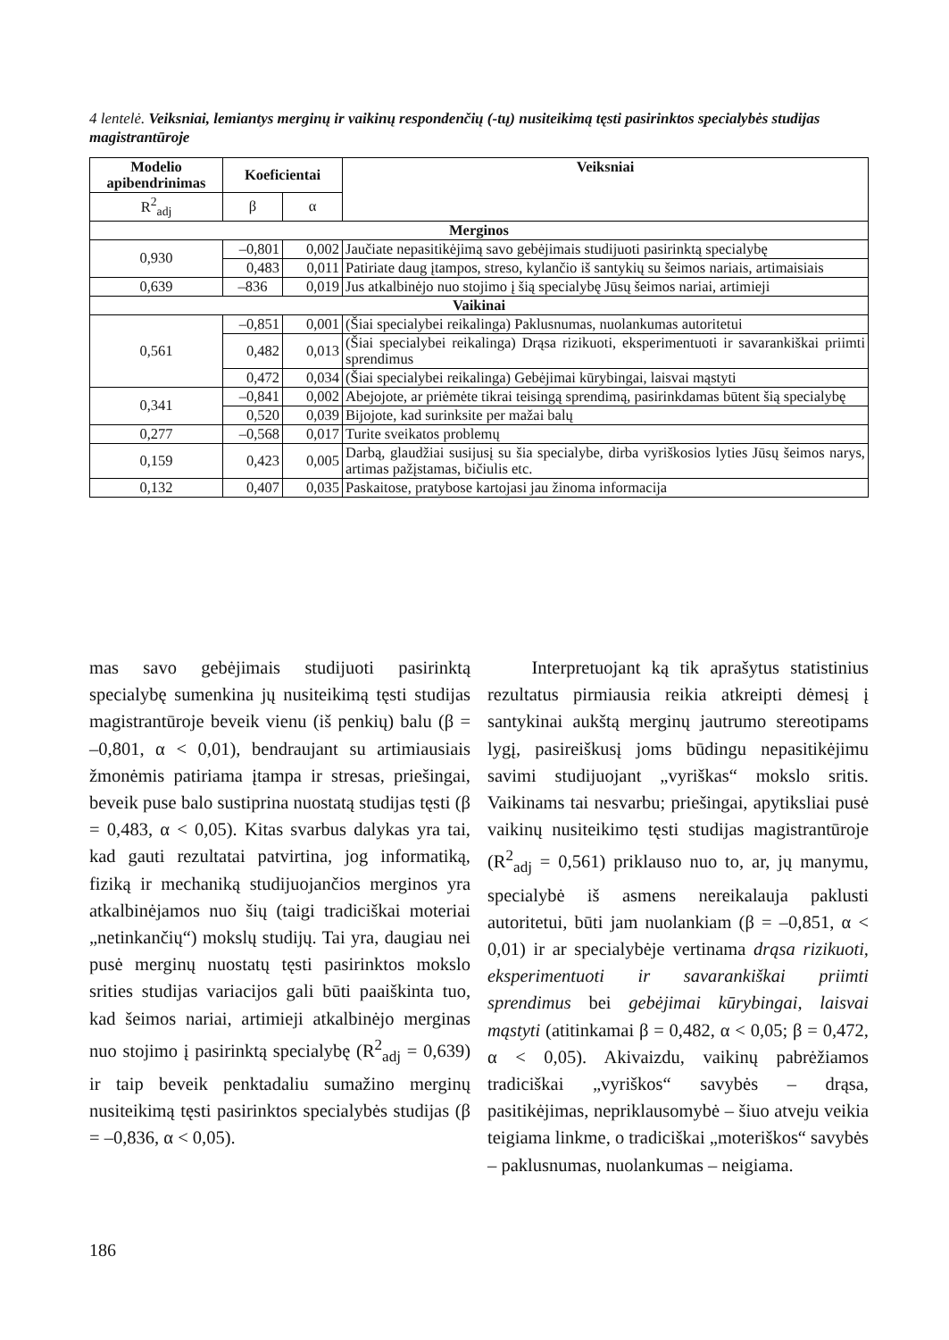4 lentelė. Veiksniai, lemiantys merginų ir vaikinų respondenčių (-tų) nusiteikimą tęsti pasirinktos specialybės studijas magistrantūroje
| Modelio apibendrinimas | Koeficientai | | Veiksniai |
| --- | --- | --- | --- |
| R<sup>2</sup><sub>adj</sub> | β | α | |
| Merginos | | | |
| 0,930 | –0,801 | 0,002 | Jaučiate nepasitikėjimą savo gebėjimais studijuoti pasirinktą specialybę |
| | 0,483 | 0,011 | Patiriate daug įtampos, streso, kylančio iš santykių su šeimos nariais, artimaisiais |
| 0,639 | –836 | 0,019 | Jus atkalbinėjo nuo stojimo į šią specialybę Jūsų šeimos nariai, artimieji |
| Vaikinai | | | |
| 0,561 | –0,851 | 0,001 | (Šiai specialybei reikalinga) Paklusnumas, nuolankumas autoritetui |
| | 0,482 | 0,013 | (Šiai specialybei reikalinga) Drąsa rizikuoti, eksperimentuoti ir savarankiškai priimti sprendimus |
| | 0,472 | 0,034 | (Šiai specialybei reikalinga) Gebėjimai kūrybingai, laisvai mąstyti |
| 0,341 | –0,841 | 0,002 | Abejojote, ar priėmėte tikrai teisingą sprendimą, pasirinkdamas būtent šią specialybę |
| | 0,520 | 0,039 | Bijojote, kad surinksite per mažai balų |
| 0,277 | –0,568 | 0,017 | Turite sveikatos problemų |
| 0,159 | 0,423 | 0,005 | Darbą, glaudžiai susijusį su šia specialybe, dirba vyriškosios lyties Jūsų šeimos narys, artimas pažįstamas, bičiulis etc. |
| 0,132 | 0,407 | 0,035 | Paskaitose, pratybose kartojasi jau žinoma informacija |
mas savo gebėjimais studijuoti pasirinktą specialybę sumenkina jų nusiteikimą tęsti studijas magistrantūroje beveik vienu (iš penkių) balu (β = –0,801, α < 0,01), bendraujant su artimiausiais žmonėmis patiriama įtampa ir stresas, priešingai, beveik puse balo sustiprina nuostatą studijas tęsti (β = 0,483, α < 0,05). Kitas svarbus dalykas yra tai, kad gauti rezultatai patvirtina, jog informatiką, fiziką ir mechaniką studijuojančios merginos yra atkalbinėjamos nuo šių (taigi tradiciškai moteriai „netinkančių“) mokslų studijų. Tai yra, daugiau nei pusė merginų nuostatų tęsti pasirinktos mokslo srities studijas variacijos gali būti paaiškinta tuo, kad šeimos nariai, artimieji atkalbinėjo merginas nuo stojimo į pasirinktą specialybę (R<sup>2</sup><sub>adj</sub> = 0,639) ir taip beveik penktadaliu sumažino merginų nusiteikimą tęsti pasirinktos specialybės studijas (β = –0,836, α < 0,05).
Interpretuojant ką tik aprašytus statistinius rezultatus pirmiausia reikia atkreipti dėmesį į santykinai aukštą merginų jautrumo stereotipams lygį, pasireiškusį joms būdingu nepasitikėjimu savimi studijuojant „vyriškas“ mokslo sritis. Vaikinams tai nesvarbu; priešingai, apytiksliai pusė vaikinų nusiteikimo tęsti studijas magistrantūroje (R<sup>2</sup><sub>adj</sub> = 0,561) priklauso nuo to, ar, jų manymu, specialybė iš asmens nereikalauja paklusti autoritetui, būti jam nuolankiam (β = –0,851, α < 0,01) ir ar specialybėje vertinama drąsa rizikuoti, eksperimentuoti ir savarankiškai priimti sprendimus bei gebėjimai kūrybingai, laisvai mąstyti (atitinkamai β = 0,482, α < 0,05; β = 0,472, α < 0,05). Akivaizdu, vaikinų pabrėžiamos tradiciškai „vyriškos“ savybės – drąsa, pasitikėjimas, nepriklausomybė – šiuo atveju veikia teigiama linkme, o tradiciškai „moteriškos“ savybės – paklusnumas, nuolankumas – neigiama.
186